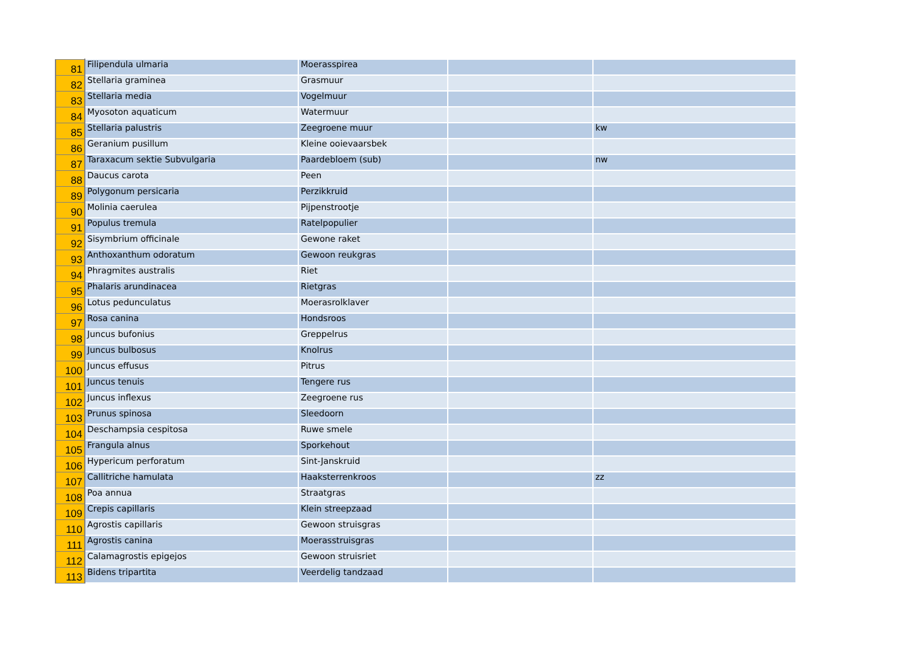| 81 | Filipendula ulmaria | Moerasspirea | | |
| 82 | Stellaria graminea | Grasmuur | | |
| 83 | Stellaria media | Vogelmuur | | |
| 84 | Myosoton aquaticum | Watermuur | | |
| 85 | Stellaria palustris | Zeegroene muur | | kw |
| 86 | Geranium pusillum | Kleine ooievaarsbek | | |
| 87 | Taraxacum sektie Subvulgaria | Paardebloem (sub) | | nw |
| 88 | Daucus carota | Peen | | |
| 89 | Polygonum persicaria | Perzikkruid | | |
| 90 | Molinia caerulea | Pijpenstrootje | | |
| 91 | Populus tremula | Ratelpopulier | | |
| 92 | Sisymbrium officinale | Gewone raket | | |
| 93 | Anthoxanthum odoratum | Gewoon reukgras | | |
| 94 | Phragmites australis | Riet | | |
| 95 | Phalaris arundinacea | Rietgras | | |
| 96 | Lotus pedunculatus | Moerasrolklaver | | |
| 97 | Rosa canina | Hondsroos | | |
| 98 | Juncus bufonius | Greppelrus | | |
| 99 | Juncus bulbosus | Knolrus | | |
| 100 | Juncus effusus | Pitrus | | |
| 101 | Juncus tenuis | Tengere rus | | |
| 102 | Juncus inflexus | Zeegroene rus | | |
| 103 | Prunus spinosa | Sleedoorn | | |
| 104 | Deschampsia cespitosa | Ruwe smele | | |
| 105 | Frangula alnus | Sporkehout | | |
| 106 | Hypericum perforatum | Sint-Janskruid | | |
| 107 | Callitriche hamulata | Haaksterrenkroos | | zz |
| 108 | Poa annua | Straatgras | | |
| 109 | Crepis capillaris | Klein streepzaad | | |
| 110 | Agrostis capillaris | Gewoon struisgras | | |
| 111 | Agrostis canina | Moerasstruisgras | | |
| 112 | Calamagrostis epigejos | Gewoon struisriet | | |
| 113 | Bidens tripartita | Veerdelig tandzaad | | |